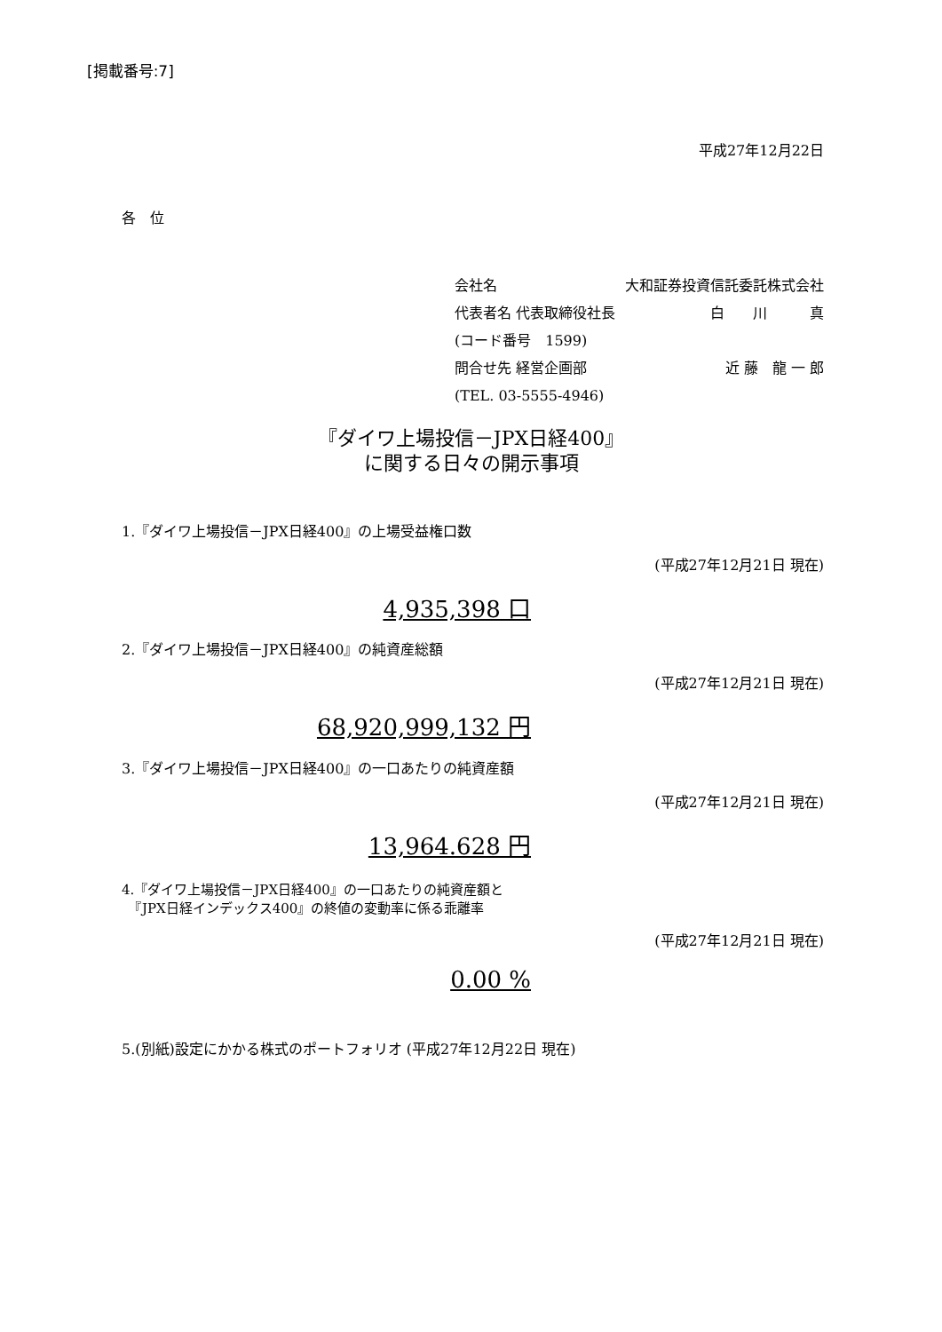[掲載番号:7]
平成27年12月22日
各　位
会社名 大和証券投資信託委託株式会社
代表者名 代表取締役社長 白　　川　　　真
(コード番号　1599)
問合せ先 経営企画部 近 藤　龍 一 郎
(TEL. 03-5555-4946)
『ダイワ上場投信－JPX日経400』
に関する日々の開示事項
1.『ダイワ上場投信－JPX日経400』の上場受益権口数
(平成27年12月21日 現在)
4,935,398 口
2.『ダイワ上場投信－JPX日経400』の純資産総額
(平成27年12月21日 現在)
68,920,999,132 円
3.『ダイワ上場投信－JPX日経400』の一口あたりの純資産額
(平成27年12月21日 現在)
13,964.628 円
4.『ダイワ上場投信－JPX日経400』の一口あたりの純資産額と
　『JPX日経インデックス400』の終値の変動率に係る乖離率
(平成27年12月21日 現在)
0.00 %
5.(別紙)設定にかかる株式のポートフォリオ (平成27年12月22日 現在)